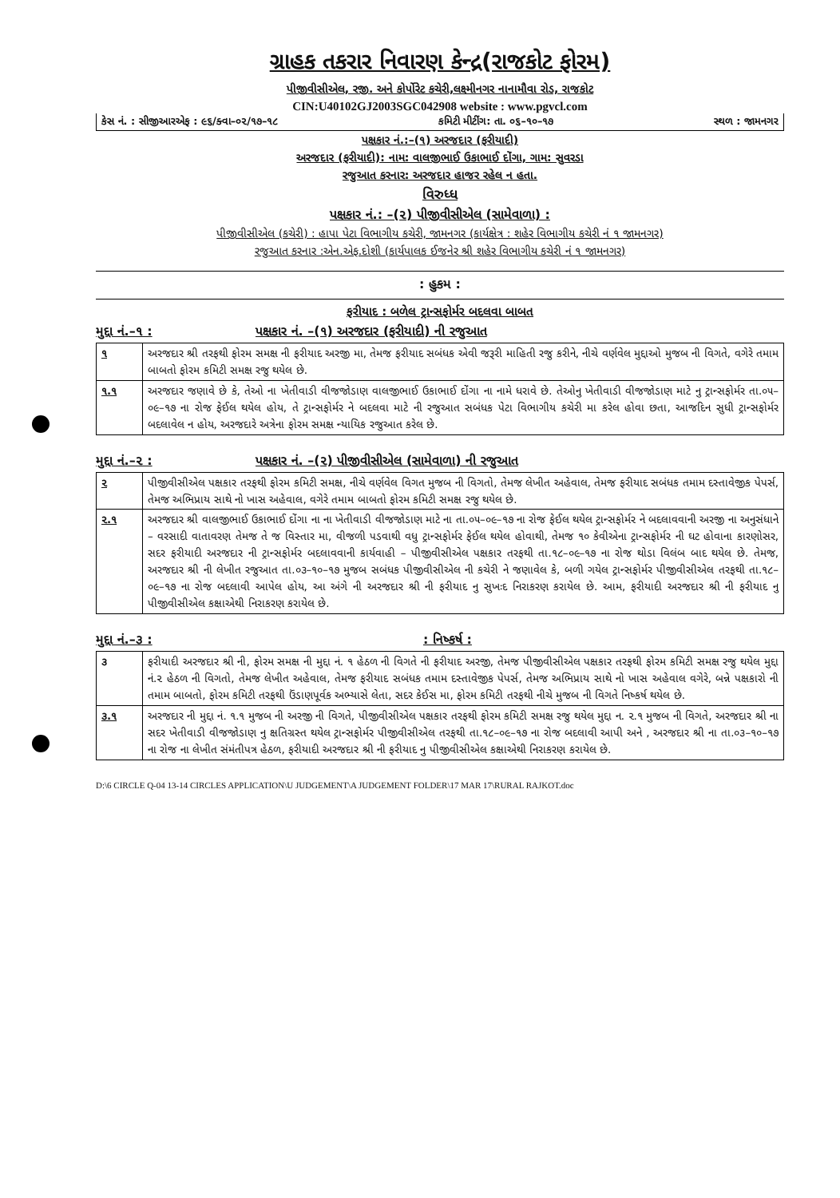ગ્રાહક તકરાર નિવારણ કેન્દ્ર(રાજકોટ ફોરમ)
પીજીવીસીએલ, રજી. અને કોર્પોરેટ કચેરી,લક્ષ્મીનગર નાનામૌવા રોડ, રાજકોટ
CIN:U40102GJ2003SGC042908 website : www.pgvcl.com
કેસ નં. : સીજીઆરએફ : ૯૬/ક્વા–૦૨/૧૭–૧૮ કમિટી મીટીંગ: તા. ૦૬–૧૦–૧૭ સ્થળ : જામનગર
પક્ષકાર નં.:–(૧) અરજદાર (ફરીયાદી)
અરજદાર (ફરીયાદી): નામ: વાલજીભાઈ ઉકાભાઈ દોંગા, ગામ: સુવરડા
રજુઆત કરનાર: અરજદાર હાજર રહેલ ન હતા.
વિરુધ્ધ
પક્ષકાર નં.: –(૨) પીજીવીસીએલ (સામેવાળા) :
પીજીવીસીએલ (કચેરી) : હાપા પેટા વિભાગીય કચેરી, જામનગર (કાર્યક્ષેત્ર : શહેર વિભાગીય કચેરી નં ૧ જામનગર)
રજુઆત કરનાર :એન.એફ.દોશી (કાર્યપાલક ઈજનેર શ્રી શહેર વિભાગીય કચેરી નં ૧ જામનગર)
: હુકમ :
ફરીયાદ : બળેલ ટ્રાન્સફોર્મર બદલવા બાબત
મુદ્દા નં.–૧ : પક્ષકાર નં. –(૧) અરજદાર (ફરીયાદી) ની રજુઆત
| ૧ | અરજદાર શ્રી તરફથી ફોરમ સમક્ષ ની ફરીયાદ અરજી મા, તેમજ ફરીયાદ સબંધક એવી જરૂરી માહિતી રજુ કરીને, નીચે વર્ણવેલ મુદ્દાઓ મુજબ ની વિગતે, વગેરે તમામ બાબતો ફોરમ કમિટી સમક્ષ રજુ થયેલ છે. |
| ૧.૧ | અરજદાર જણાવે છે કે, તેઓ ના ખેતીવાડી વીજજોડાણ વાલજીભાઈ ઉકાભાઈ દોંગા ના નામે ધરાવે છે. તેઓનુ ખેતીવાડી વીજજોડાણ માટે નુ ટ્રાન્સફોર્મર તા.૦૫–૦૯–૧૭ ના રોજ ફેઈલ થયેલ હોય, તે ટ્રાન્સફોર્મર ને બદલવા માટે ની રજુઆત સબંધક પેટા વિભાગીય કચેરી મા કરેલ હોવા છતા, આજદિન સુધી ટ્રાન્સફોર્મર બદલાવેલ ન હોય, અરજદારે અત્રેના ફોરમ સમક્ષ ન્યાયિક રજુઆત કરેલ છે. |
મુદ્દા નં.–૨ : પક્ષકાર નં. –(૨) પીજીવીસીએલ (સામેવાળા) ની રજુઆત
| ૨ | પીજીવીસીએલ પક્ષકાર તરફથી ફોરમ કમિટી સમક્ષ, નીચે વર્ણવેલ વિગત મુજબ ની વિગતો, તેમજ લેખીત અહેવાલ, તેમજ ફરીયાદ સબંધક તમામ દસ્તાવેજીક પેપર્સ, તેમજ અભિપ્રાય સાથે નો ખાસ અહેવાલ, વગેરે તમામ બાબતો ફોરમ કમિટી સમક્ષ રજુ થયેલ છે. |
| ૨.૧ | અરજદાર શ્રી વાલજીભાઈ ઉકાભાઈ દોંગા ના ના ખેતીવાડી વીજજોડાણ માટે ના તા.૦૫–૦૯–૧૭ ના રોજ ફેઈલ થયેલ ટ્રાન્સફોર્મર ને બદલાવવાની અરજી ના અનુસંધાને – વરસાદી વાતાવરણ તેમજ તે જ વિસ્તાર મા, વીજળી પડવાથી વધુ ટ્રાન્સફોર્મર ફેઈલ થયેલ હોવાથી, તેમજ ૧૦ કેવીએના ટ્રાન્સફોર્મર ની ઘટ હોવાના કારણોસર, સદર ફરીયાદી અરજદાર ની ટ્રાન્સફોર્મર બદલાવવાની કાર્યવાહી – પીજીવીસીએલ પક્ષકાર તરફથી તા.૧૮–૦૯–૧૭ ના રોજ થોડા વિલંબ બાદ થયેલ છે. તેમજ, અરજદાર શ્રી ની લેખીત રજુઆત તા.૦૩–૧૦–૧૭ મુજબ સબંધક પીજીવીસીએલ ની કચેરી ને જણાવેલ કે, બળી ગયેલ ટ્રાન્સફોર્મર પીજીવીસીએલ તરફથી તા.૧૮–૦૯–૧૭ ના રોજ બદલાવી આપેલ હોય, આ અંગે ની અરજદાર શ્રી ની ફરીયાદ નુ સુખઃદ નિરાકરણ કરાયેલ છે. આમ, ફરીયાદી અરજદાર શ્રી ની ફરીયાદ નુ પીજીવીસીએલ કક્ષાએથી નિરાકરણ કરાયેલ છે. |
મુદ્દા નં.–૩ :: નિષ્કર્ષ :
| ૩ | ફરીયાદી અરજદાર શ્રી ની, ફોરમ સમક્ષ ની મુદ્દા નં. ૧ હેઠળ ની વિગતે ની ફરીયાદ અરજી, તેમજ પીજીવીસીએલ પક્ષકાર તરફથી ફોરમ કમિટી સમક્ષ રજુ થયેલ મુદ્દા નં.૨ હેઠળ ની વિગતો, તેમજ લેખીત અહેવાલ, તેમજ ફરીયાદ સબંધક તમામ દસ્તાવેજીક પેપર્સ, તેમજ અભિપ્રાય સાથે નો ખાસ અહેવાલ વગેરે, બન્ને પક્ષકારો ની તમામ બાબતો, ફોરમ કમિટી તરફથી ઉંડાણપૂર્વક અભ્યાસે લેતા, સદર કેઈસ મા, ફોરમ કમિટી તરફથી નીચે મુજબ ની વિગતે નિષ્કર્ષ થયેલ છે. |
| ૩.૧ | અરજદાર ની મુદ્દા નં. ૧.૧ મુજબ ની અરજી ની વિગતે, પીજીવીસીએલ પક્ષકાર તરફથી ફોરમ કમિટી સમક્ષ રજુ થયેલ મુદ્દા ન. ૨.૧ મુજબ ની વિગતે, અરજદાર શ્રી ના સદર ખેતીવાડી વીજજોડાણ નુ ક્ષતિગ્રસ્ત થયેલ ટ્રાન્સફોર્મર પીજીવીસીએલ તરફથી તા.૧૮–૦૯–૧૭ ના રોજ બદલાવી આપી અને , અરજદાર શ્રી ના તા.૦૩–૧૦–૧૭ ના રોજ ના લેખીત સંમંતીપત્ર હેઠળ, ફરીયાદી અરજદાર શ્રી ની ફરીયાદ નુ પીજીવીસીએલ કક્ષાએથી નિરાકરણ કરાયેલ છે. |
D:\6 CIRCLE Q-04 13-14 CIRCLES APPLICATION\U JUDGEMENT\A JUDGEMENT FOLDER\17 MAR 17\RURAL RAJKOT.doc